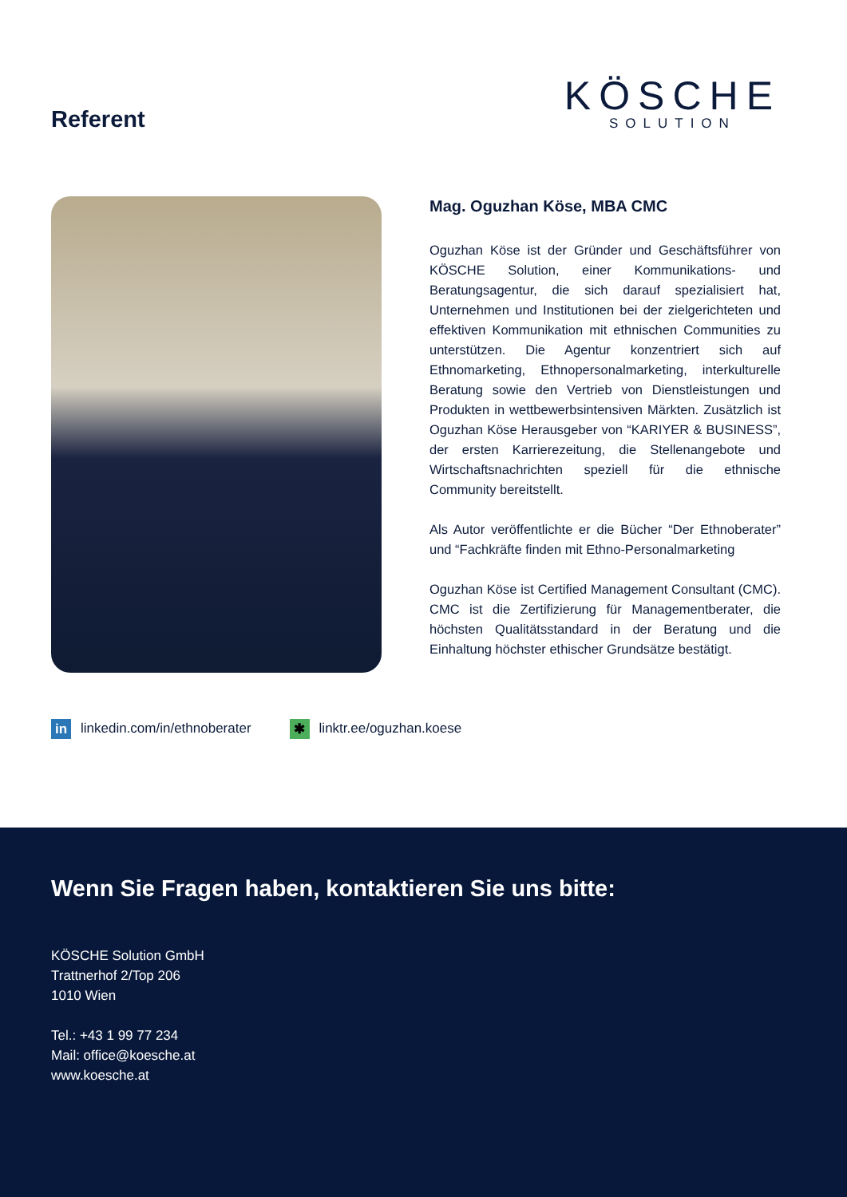Referent
KÖSCHE
SOLUTION
Mag. Oguzhan Köse, MBA CMC
Oguzhan Köse ist der Gründer und Geschäftsführer von KÖSCHE Solution, einer Kommunikations- und Beratungsagentur, die sich darauf spezialisiert hat, Unternehmen und Institutionen bei der zielgerichteten und effektiven Kommunikation mit ethnischen Communities zu unterstützen. Die Agentur konzentriert sich auf Ethnomarketing, Ethnopersonalmarketing, interkulturelle Beratung sowie den Vertrieb von Dienstleistungen und Produkten in wettbewerbsintensiven Märkten. Zusätzlich ist Oguzhan Köse Herausgeber von “KARIYER & BUSINESS”, der ersten Karrierezeitung, die Stellenangebote und Wirtschaftsnachrichten speziell für die ethnische Community bereitstellt.
Als Autor veröffentlichte er die Bücher “Der Ethnoberater” und “Fachkräfte finden mit Ethno-Personalmarketing
Oguzhan Köse ist Certified Management Consultant (CMC). CMC ist die Zertifizierung für Managementberater, die höchsten Qualitätsstandard in der Beratung und die Einhaltung höchster ethischer Grundsätze bestätigt.
in linkedin.com/in/ethnoberater ✱ linktr.ee/oguzhan.koese
Wenn Sie Fragen haben, kontaktieren Sie uns bitte:
KÖSCHE Solution GmbH
Trattnerhof 2/Top 206
1010 Wien
Tel.: +43 1 99 77 234
Mail: office@koesche.at
www.koesche.at